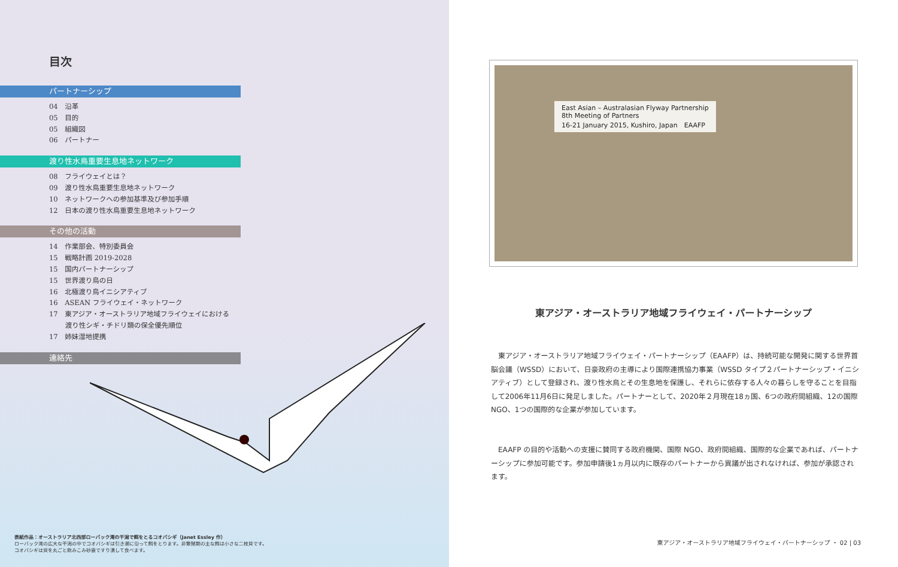目次
パートナーシップ
04　沿革
05　目的
05　組織図
06　パートナー
渡り性水鳥重要生息地ネットワーク
08　フライウェイとは？
09　渡り性水鳥重要生息地ネットワーク
10　ネットワークへの参加基準及び参加手順
12　日本の渡り性水鳥重要生息地ネットワーク
その他の活動
14　作業部会、特別委員会
15　戦略計画 2019-2028
15　国内パートナーシップ
15　世界渡り鳥の日
16　北極渡り鳥イニシアティブ
16　ASEAN フライウェイ・ネットワーク
17　東アジア・オーストラリア地域フライウェイにおける
　　 渡り性シギ・チドリ類の保全優先順位
17　姉妹湿地提携
連絡先
表紙作品：オーストラリア北西部ローバック湾の干潟で餌をとるコオバシギ（Janet Essley 作）
ローバック湾の広大な干潟の中でコオバシギは引き潮に沿って餌をとります。非繁殖期の主な餌は小さな二枚貝です。
コオバシギは貝を丸ごと飲みこみ砂嚢ですり潰して食べます。
East Asian – Australasian Flyway Partnership
8th Meeting of Partners
16-21 January 2015, Kushiro, Japan　EAAFP
東アジア・オーストラリア地域フライウェイ・パートナーシップ
　東アジア・オーストラリア地域フライウェイ・パートナーシップ（EAAFP）は、持続可能な開発に関する世界首脳会議（WSSD）において、日豪政府の主導により国際連携協力事業（WSSD タイプ２パートナーシップ・イニシアティブ）として登録され、渡り性水鳥とその生息地を保護し、それらに依存する人々の暮らしを守ることを目指して2006年11月6日に発足しました。パートナーとして、2020年２月現在18ヵ国、6つの政府間組織、12の国際 NGO、1つの国際的な企業が参加しています。
　EAAFP の目的や活動への支援に賛同する政府機関、国際 NGO、政府間組織、国際的な企業であれば、パートナーシップに参加可能です。参加申請後1ヵ月以内に既存のパートナーから異議が出されなければ、参加が承認されます。
東アジア・オーストラリア地域フライウェイ・パートナーシップ ・ 02 | 03